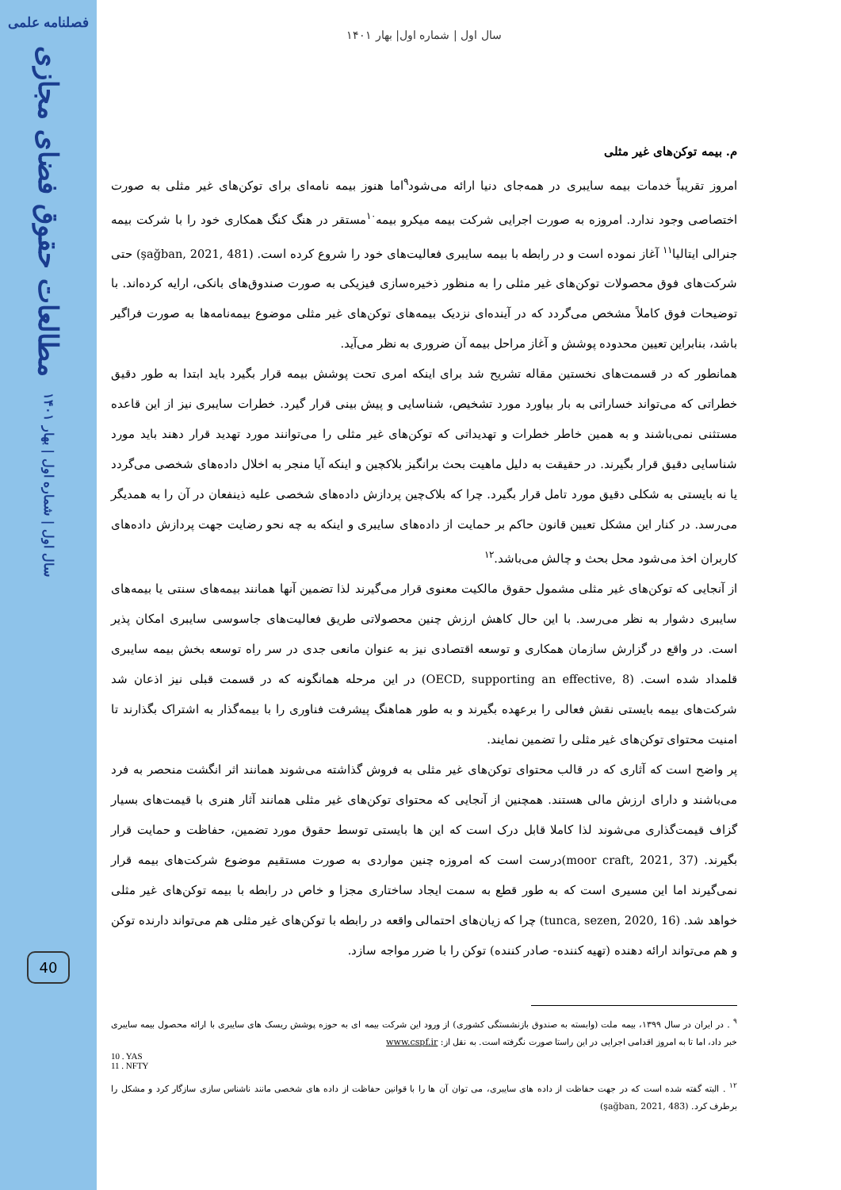فصلنامه علمی
مطالعات حقوق فضای مجازی
سال اول | شماره اول | بهار ۱۴۰۱
40
سال اول | شماره اول| بهار ۱۴۰۱
م. بیمه توکن‌های غیر مثلی
امروز تقریباً خدمات بیمه سایبری در همه‌جای دنیا ارائه می‌شود<sup>۹</sup>اما هنوز بیمه نامه‌ای برای توکن‌های غیر مثلی به صورت اختصاصی وجود ندارد. امروزه به صورت اجرایی شرکت بیمه میکرو بیمه<sup>۱۰</sup>مستقر در هنگ کنگ همکاری خود را با شرکت بیمه جنرالی ایتالیا<sup>۱۱</sup> آغاز نموده است و در رابطه با بیمه سایبری فعالیت‌های خود را شروع کرده است. (şağban, 2021, 481) حتی شرکت‌های فوق محصولات توکن‌های غیر مثلی را به منظور ذخیره‌سازی فیزیکی به صورت صندوق‌های بانکی، ارایه کرده‌اند. با توضیحات فوق کاملاً مشخص می‌گردد که در آینده‌ای نزدیک بیمه‌های توکن‌های غیر مثلی موضوع بیمه‌نامه‌ها به صورت فراگیر باشد، بنابراین تعیین محدوده پوشش و آغاز مراحل بیمه آن ضروری به نظر می‌آید.
همانطور که در قسمت‌های نخستین مقاله تشریح شد برای اینکه امری تحت پوشش بیمه قرار بگیرد باید ابتدا به طور دقیق خطراتی که می‌تواند خساراتی به بار بیاورد مورد تشخیص، شناسایی و پیش بینی قرار گیرد. خطرات سایبری نیز از این قاعده مستثنی نمی‌باشند و به همین خاطر خطرات و تهدیداتی که توکن‌های غیر مثلی را می‌توانند مورد تهدید قرار دهند باید مورد شناسایی دقیق قرار بگیرند. در حقیقت به دلیل ماهیت بحث برانگیز بلاکچین و اینکه آیا منجر به اخلال داده‌های شخصی می‌گردد یا نه بایستی به شکلی دقیق مورد تامل قرار بگیرد. چرا که بلاک‌چین پردازش داده‌های شخصی علیه ذینفعان در آن را به همدیگر می‌رسد. در کنار این مشکل تعیین قانون حاکم بر حمایت از داده‌های سایبری و اینکه به چه نحو رضایت جهت پردازش داده‌های کاربران اخذ می‌شود محل بحث و چالش می‌باشد.<sup>۱۲</sup>
از آنجایی که توکن‌های غیر مثلی مشمول حقوق مالکیت معنوی قرار می‌گیرند لذا تضمین آنها همانند بیمه‌های سنتی یا بیمه‌های سایبری دشوار به نظر می‌رسد. با این حال کاهش ارزش چنین محصولاتی طریق فعالیت‌های جاسوسی سایبری امکان پذیر است. در واقع در گزارش سازمان همکاری و توسعه اقتصادی نیز به عنوان مانعی جدی در سر راه توسعه بخش بیمه سایبری قلمداد شده است. (OECD, supporting an effective, 8) در این مرحله همانگونه که در قسمت قبلی نیز اذعان شد شرکت‌های بیمه بایستی نقش فعالی را برعهده بگیرند و به طور هماهنگ پیشرفت فناوری را با بیمه‌گذار به اشتراک بگذارند تا امنیت محتوای توکن‌های غیر مثلی را تضمین نمایند.
پر واضح است که آثاری که در قالب محتوای توکن‌های غیر مثلی به فروش گذاشته می‌شوند همانند اثر انگشت منحصر به فرد می‌باشند و دارای ارزش مالی هستند. همچنین از آنجایی که محتوای توکن‌های غیر مثلی همانند آثار هنری با قیمت‌های بسیار گزاف قیمت‌گذاری می‌شوند لذا کاملا قابل درک است که این ها بایستی توسط حقوق مورد تضمین، حفاظت و حمایت قرار بگیرند. (moor craft, 2021, 37)درست است که امروزه چنین مواردی به صورت مستقیم موضوع شرکت‌های بیمه قرار نمی‌گیرند اما این مسیری است که به طور قطع به سمت ایجاد ساختاری مجزا و خاص در رابطه با بیمه توکن‌های غیر مثلی خواهد شد. (tunca, sezen, 2020, 16) چرا که زیان‌های احتمالی واقعه در رابطه با توکن‌های غیر مثلی هم می‌تواند دارنده توکن و هم می‌تواند ارائه دهنده (تهیه کننده- صادر کننده) توکن را با ضرر مواجه سازد.
<sup>۹</sup> . در ایران در سال ۱۳۹۹، بیمه ملت (وابسته به صندوق بازنشستگی کشوری) از ورود این شرکت بیمه ای به حوزه پوشش ریسک های سایبری با ارائه محصول بیمه سایبری خبر داد، اما تا به امروز اقدامی اجرایی در این راستا صورت نگرفته است. به نقل از: www.cspf.ir
10 . YAS
11 . NFTY
<sup>۱۲</sup> . البته گفته شده است که در جهت حفاظت از داده های سایبری، می توان آن ها را با قوانین حفاظت از داده های شخصی مانند ناشناس سازی سازگار کرد و مشکل را برطرف کرد. (şağban, 2021, 483)